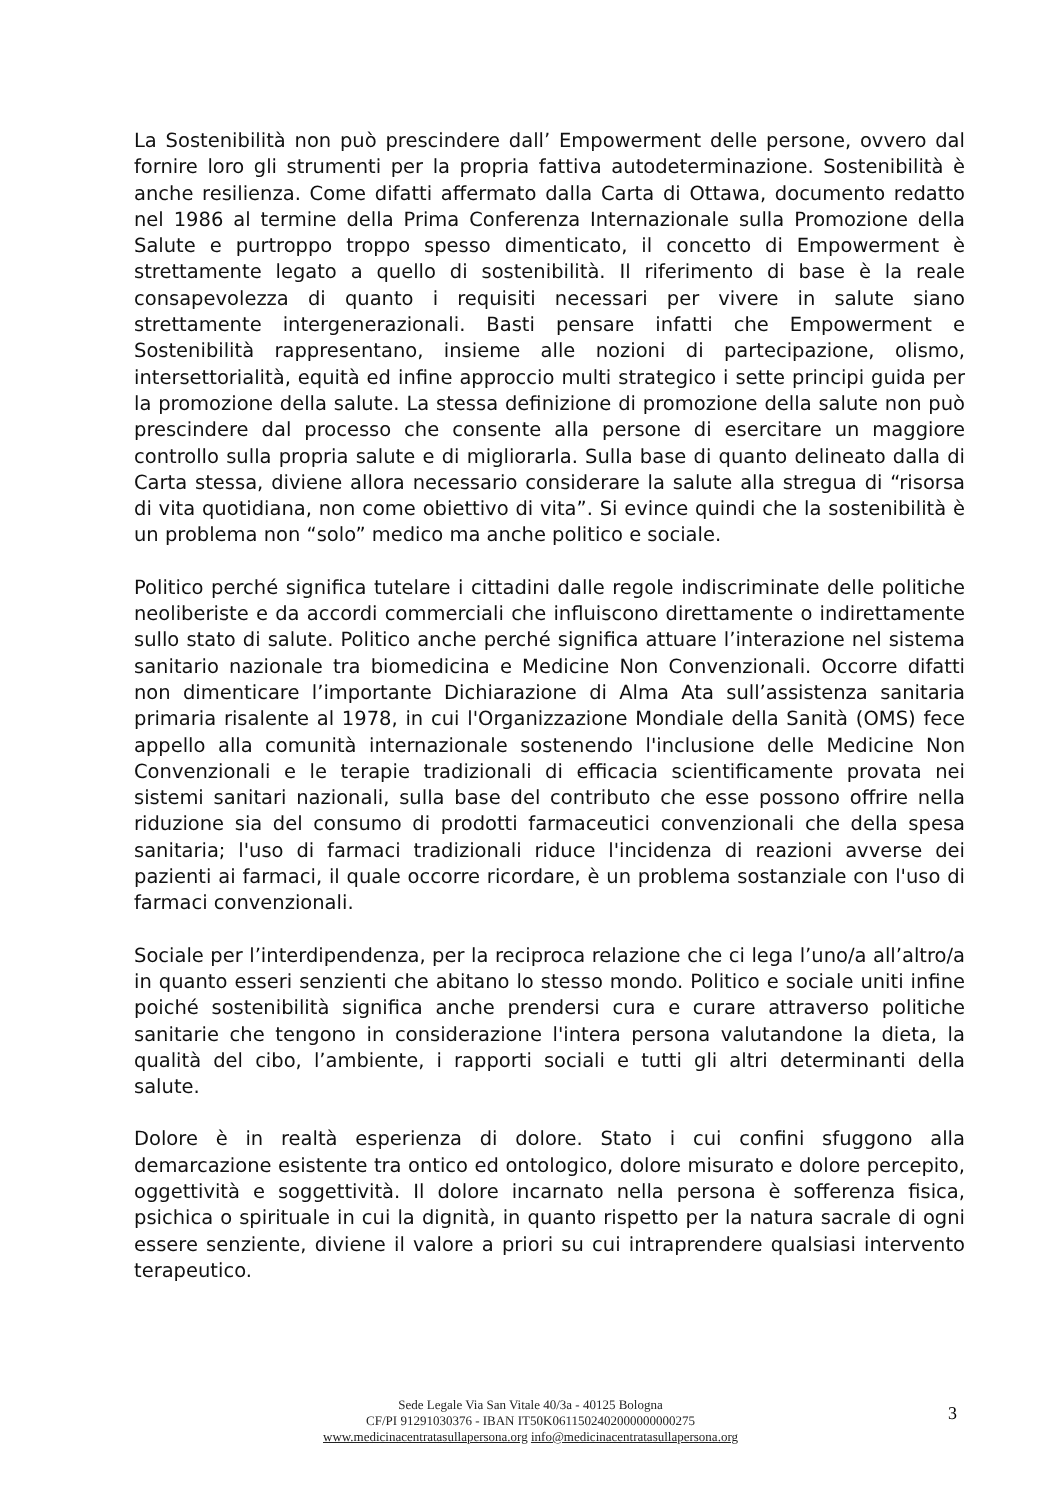La Sostenibilità non può prescindere dall’ Empowerment delle persone, ovvero dal fornire loro gli strumenti per la propria fattiva autodeterminazione. Sostenibilità è anche resilienza. Come difatti affermato dalla Carta di Ottawa, documento redatto nel 1986 al termine della Prima Conferenza Internazionale sulla Promozione della Salute e purtroppo troppo spesso dimenticato, il concetto di Empowerment è strettamente legato a quello di sostenibilità. Il riferimento di base è la reale consapevolezza di quanto i requisiti necessari per vivere in salute siano strettamente intergenerazionali. Basti pensare infatti che Empowerment e Sostenibilità rappresentano, insieme alle nozioni di partecipazione, olismo, intersettorialità, equità ed infine approccio multi strategico i sette principi guida per la promozione della salute. La stessa definizione di promozione della salute non può prescindere dal processo che consente alla persone di esercitare un maggiore controllo sulla propria salute e di migliorarla. Sulla base di quanto delineato dalla di Carta stessa, diviene allora necessario considerare la salute alla stregua di “risorsa di vita quotidiana, non come obiettivo di vita”. Si evince quindi che la sostenibilità è un problema non “solo” medico ma anche politico e sociale.
Politico perché significa tutelare i cittadini dalle regole indiscriminate delle politiche neoliberiste e da accordi commerciali che influiscono direttamente o indirettamente sullo stato di salute. Politico anche perché significa attuare l’interazione nel sistema sanitario nazionale tra biomedicina e Medicine Non Convenzionali. Occorre difatti non dimenticare l’importante Dichiarazione di Alma Ata sull’assistenza sanitaria primaria risalente al 1978, in cui l'Organizzazione Mondiale della Sanità (OMS) fece appello alla comunità internazionale sostenendo l'inclusione delle Medicine Non Convenzionali e le terapie tradizionali di efficacia scientificamente provata nei sistemi sanitari nazionali, sulla base del contributo che esse possono offrire nella riduzione sia del consumo di prodotti farmaceutici convenzionali che della spesa sanitaria; l'uso di farmaci tradizionali riduce l'incidenza di reazioni avverse dei pazienti ai farmaci, il quale occorre ricordare, è un problema sostanziale con l'uso di farmaci convenzionali.
Sociale per l’interdipendenza, per la reciproca relazione che ci lega l’uno/a all’altro/a in quanto esseri senzienti che abitano lo stesso mondo. Politico e sociale uniti infine poiché sostenibilità significa anche prendersi cura e curare attraverso politiche sanitarie che tengono in considerazione l'intera persona valutandone la dieta, la qualità del cibo, l’ambiente, i rapporti sociali e tutti gli altri determinanti della salute.
Dolore è in realtà esperienza di dolore. Stato i cui confini sfuggono alla demarcazione esistente tra ontico ed ontologico, dolore misurato e dolore percepito, oggettività e soggettività. Il dolore incarnato nella persona è sofferenza fisica, psichica o spirituale in cui la dignità, in quanto rispetto per la natura sacrale di ogni essere senziente, diviene il valore a priori su cui intraprendere qualsiasi intervento terapeutico.
Sede Legale Via San Vitale 40/3a - 40125 Bologna
CF/PI 91291030376 - IBAN IT50K0611502402000000000275
www.medicinacentratasullapersona.org info@medicinacentratasullapersona.org
3